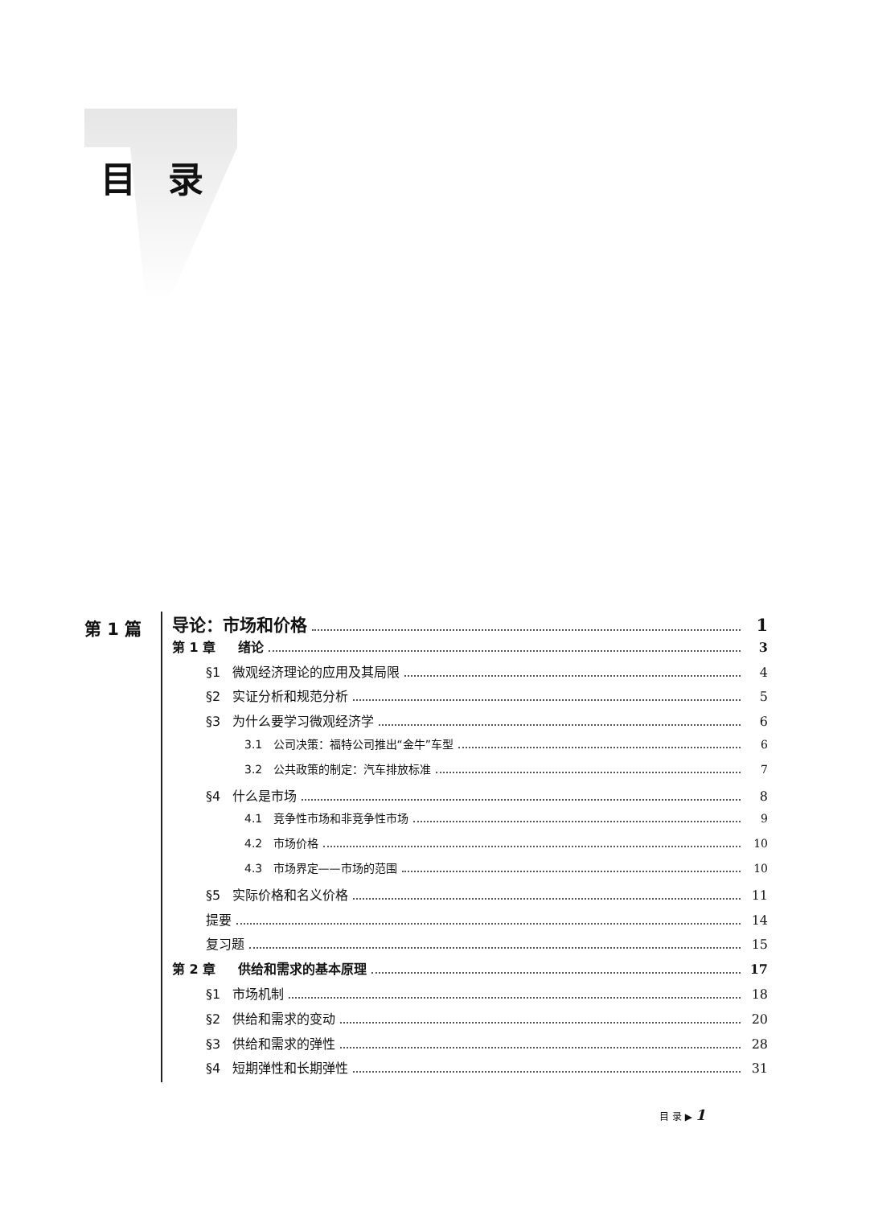目录
第 1 篇
导论：市场和价格 1
第 1 章 绪论 3
§1 微观经济理论的应用及其局限 4
§2 实证分析和规范分析 5
§3 为什么要学习微观经济学 6
3.1 公司决策：福特公司推出“金牛”车型 6
3.2 公共政策的制定：汽车排放标准 7
§4 什么是市场 8
4.1 竞争性市场和非竞争性市场 9
4.2 市场价格 10
4.3 市场界定——市场的范围 10
§5 实际价格和名义价格 11
提要 14
复习题 15
第 2 章 供给和需求的基本原理 17
§1 市场机制 18
§2 供给和需求的变动 20
§3 供给和需求的弹性 28
§4 短期弹性和长期弹性 31
目 录 ▶ 1